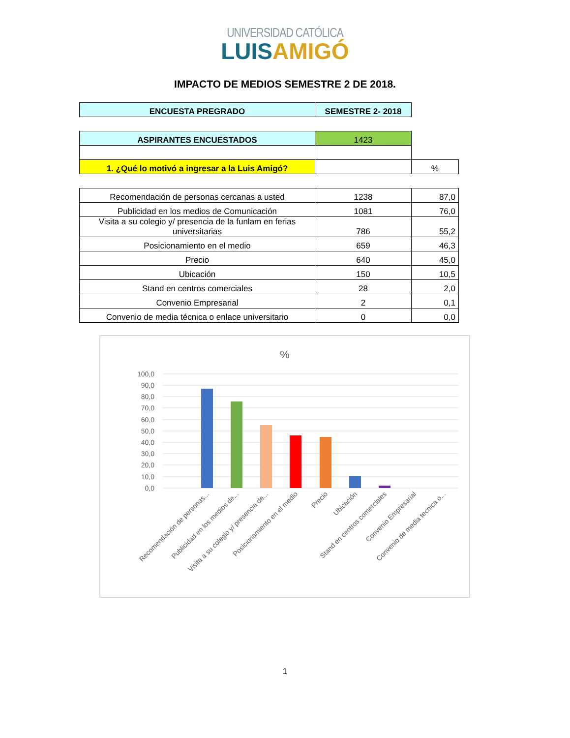UNIVERSIDAD CATÓLICA
LUIS AMIGÓ
IMPACTO DE MEDIOS SEMESTRE 2 DE 2018.
| ENCUESTA PREGRADO | SEMESTRE 2- 2018 |
| ASPIRANTES ENCUESTADOS | 1423 | |
| 1. ¿Qué lo motivó a ingresar a la Luis Amigó? | | % |
| Recomendación de personas cercanas a usted | 1238 | 87,0 |
| Publicidad en los medios de Comunicación | 1081 | 76,0 |
| Visita a su colegio y/ presencia de la funlam en ferias universitarias | 786 | 55,2 |
| Posicionamiento en el medio | 659 | 46,3 |
| Precio | 640 | 45,0 |
| Ubicación | 150 | 10,5 |
| Stand en centros comerciales | 28 | 2,0 |
| Convenio Empresarial | 2 | 0,1 |
| Convenio de media técnica o enlace universitario | 0 | 0,0 |
%
100,0
90,0
80,0
70,0
60,0
50,0
40,0
30,0
20,0
10,0
0,0
Recomendación de personas...
Publicidad en los medios de...
Visita a su colegio y/ presencia de...
Posicionamiento en el medio
Precio
Ubicación
Stand en centros comerciales
Convenio Empresarial
Convenio de media tecnica o...
1